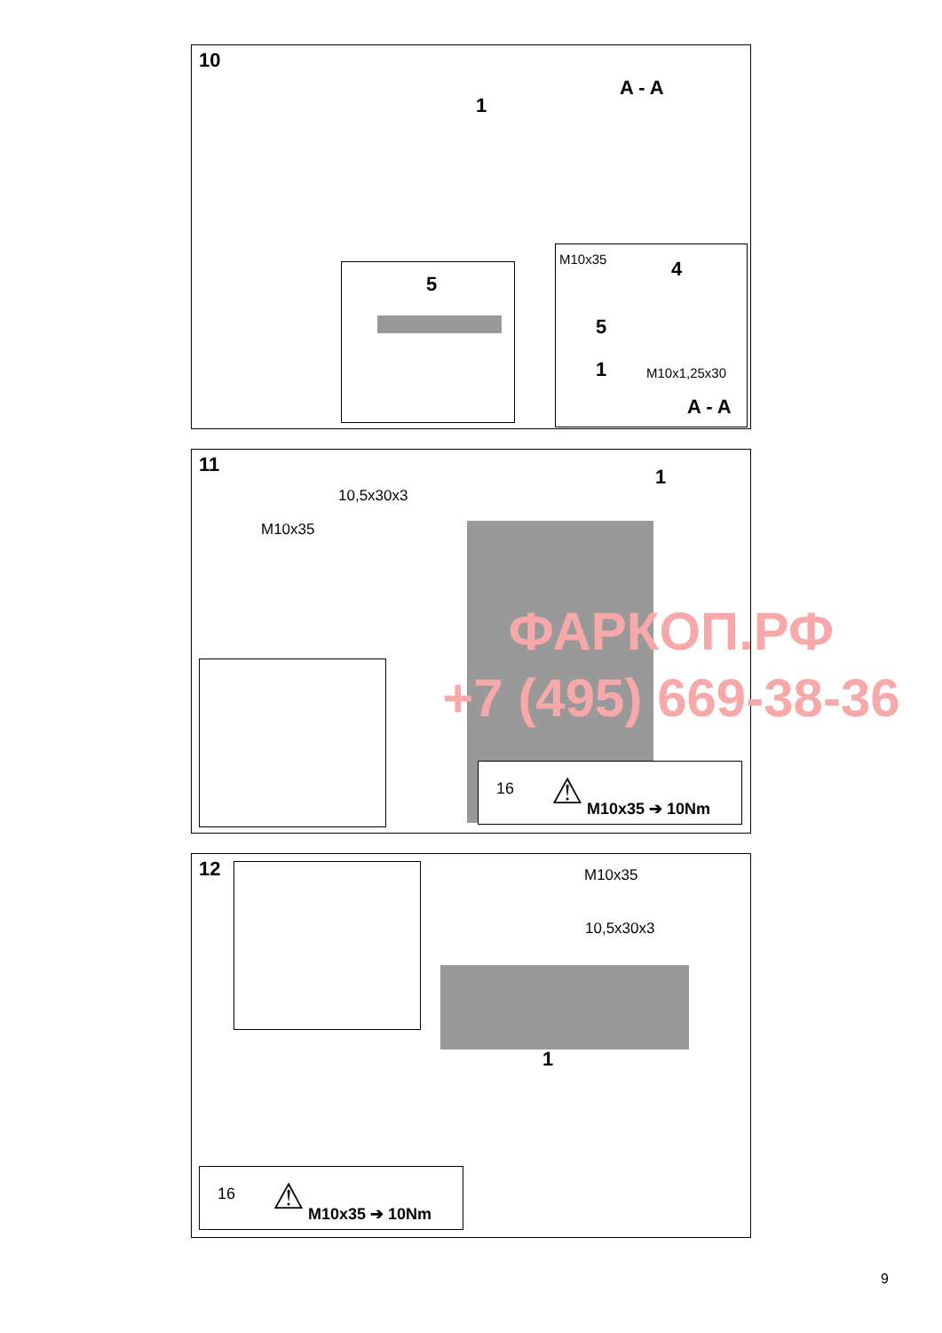10
A - A
1
5
M10x35 4
5
1 M10x1,25x30
A - A
11
10,5x30x3
M10x35
1
16 ⚠ M10x35 ➔ 10Nm
ФАРКОП.РФ
+7 (495) 669-38-36
12 M10x35
10,5x30x3
1
16 ⚠ M10x35 ➔ 10Nm
9